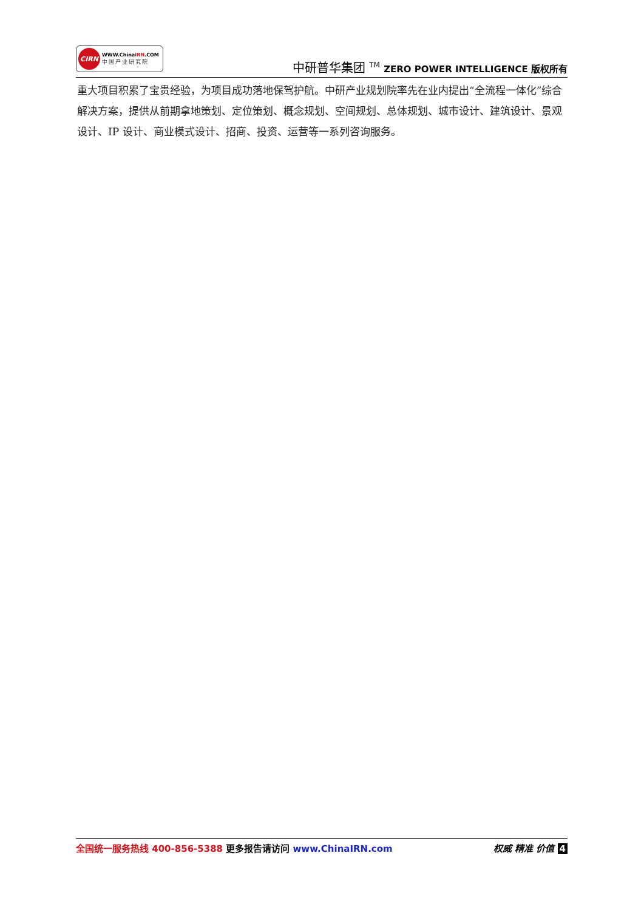CIRN
WWW.ChinaIRN.COM
中国产业研究院
中研普华集团 <sup>TM</sup> ZERO POWER INTELLIGENCE 版权所有
重大项目积累了宝贵经验，为项目成功落地保驾护航。中研产业规划院率先在业内提出“全流程一体化”综合解决方案，提供从前期拿地策划、定位策划、概念规划、空间规划、总体规划、城市设计、建筑设计、景观设计、IP 设计、商业模式设计、招商、投资、运营等一系列咨询服务。
全国统一服务热线 400-856-5388 更多报告请访问 www.ChinaIRN.com
权威 精准 价值 4